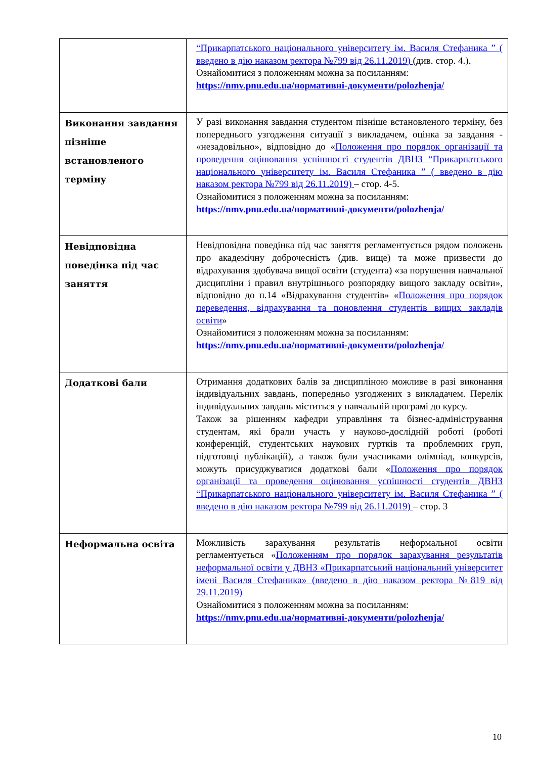| | “Прикарпатського національного університету ім. Василя Стефаника ” ( введено в дію наказом ректора №799 від 26.11.2019) (див. стор. 4.). Ознайомитися з положенням можна за посиланням: https://nmv.pnu.edu.ua/нормативні-документи/polozhenja/ |
| Виконання завдання пізніше встановленого терміну | У разі виконання завдання студентом пізніше встановленого терміну, без попереднього узгодження ситуації з викладачем, оцінка за завдання - «незадовільно», відповідно до « Положення про порядок організації та проведення оцінювання успішності студентів ДВНЗ “Прикарпатського національного університету ім. Василя Стефаника ” ( введено в дію наказом ректора №799 від 26.11.2019) – стор. 4-5. Ознайомитися з положенням можна за посиланням: https://nmv.pnu.edu.ua/нормативні-документи/polozhenja/ |
| Невідповідна поведінка під час заняття | Невідповідна поведінка під час заняття регламентується рядом положень про академічну доброчесність (див. вище) та може призвести до відрахування здобувача вищої освіти (студента) «за порушення навчальної дисципліни і правил внутрішнього розпорядку вищого закладу освіти», відповідно до п.14 «Відрахування студентів» « Положення про порядок переведення, відрахування та поновлення студентів вищих закладів освіти » Ознайомитися з положенням можна за посиланням: https://nmv.pnu.edu.ua/нормативні-документи/polozhenja/ |
| Додаткові бали | Отримання додаткових балів за дисципліною можливе в разі виконання індивідуальних завдань, попередньо узгоджених з викладачем. Перелік індивідуальних завдань міститься у навчальній програмі до курсу. Також за рішенням кафедри управління та бізнес-адміністрування студентам, які брали участь у науково-дослідній роботі (роботі конференцій, студентських наукових гуртків та проблемних груп, підготовці публікацій), а також були учасниками олімпіад, конкурсів, можуть присуджуватися додаткові бали « Положення про порядок організації та проведення оцінювання успішності студентів ДВНЗ “Прикарпатського національного університету ім. Василя Стефаника ” ( введено в дію наказом ректора №799 від 26.11.2019) – стор. 3 |
| Неформальна освіта | Можливість зарахування результатів неформальної освіти регламентується « Положенням про порядок зарахування результатів неформальної освіти у ДВНЗ «Прикарпатський національний університет імені Василя Стефаника» (введено в дію наказом ректора №819 від 29.11.2019) Ознайомитися з положенням можна за посиланням: https://nmv.pnu.edu.ua/нормативні-документи/polozhenja/ |
10